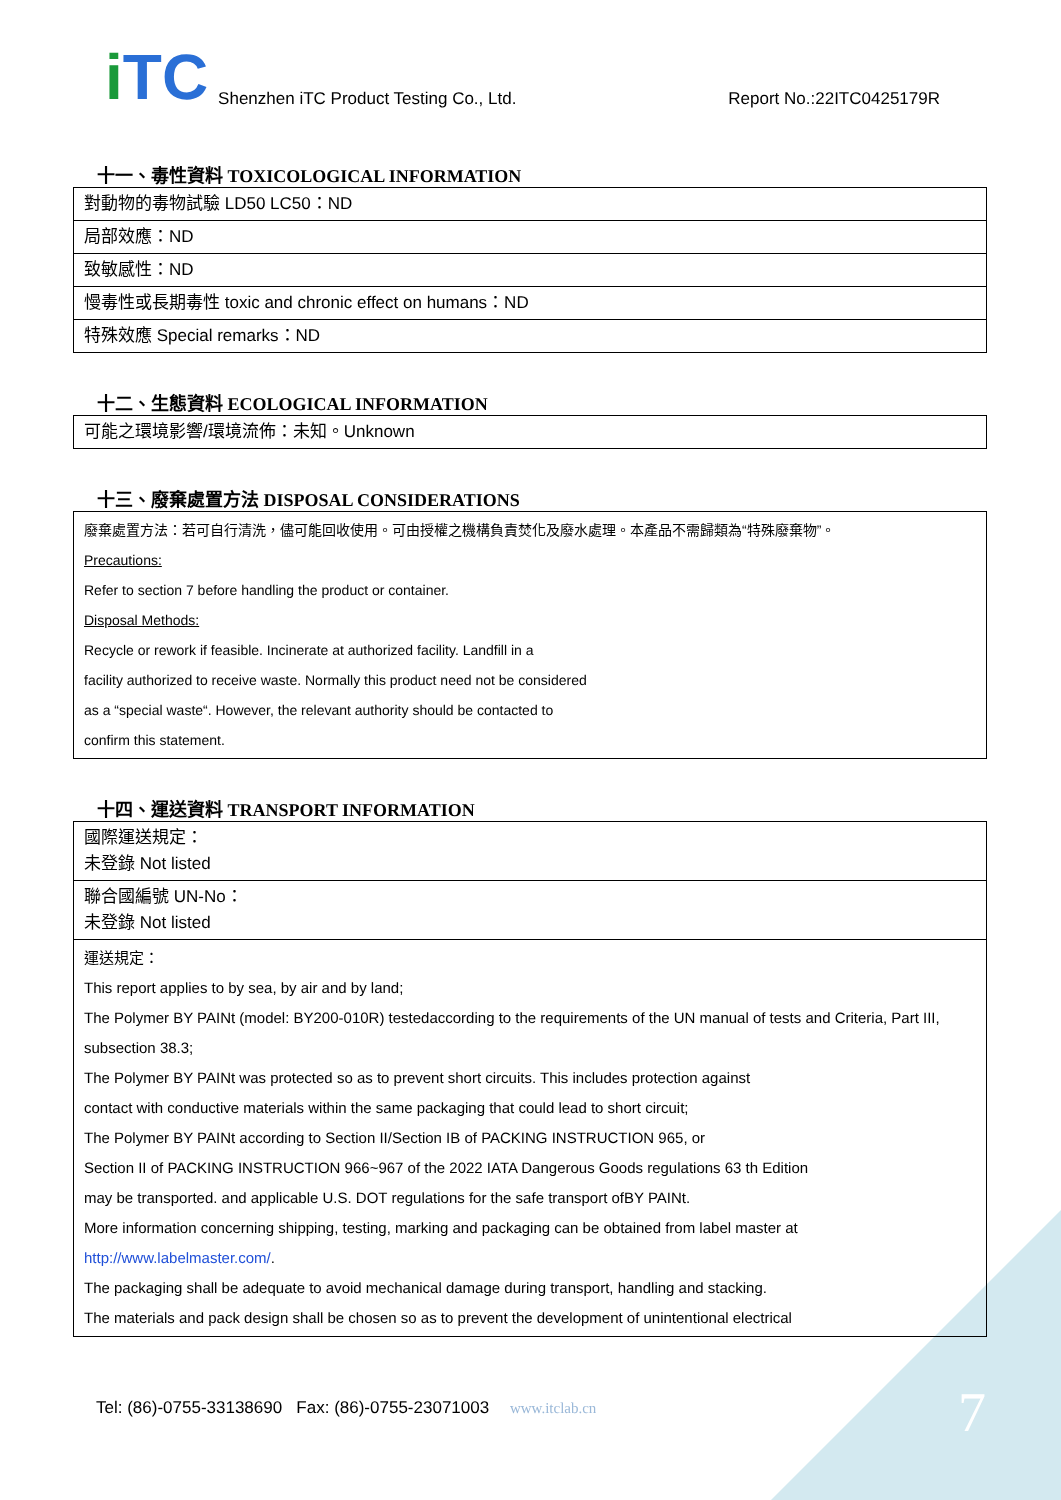i TC
Shenzhen iTC Product Testing Co., Ltd.
Report No.:22ITC0425179R
十一、毒性資料 TOXICOLOGICAL INFORMATION
| 對動物的毒物試驗 LD50 LC50：ND |
| 局部效應：ND |
| 致敏感性：ND |
| 慢毒性或長期毒性 toxic and chronic effect on humans：ND |
| 特殊效應 Special remarks：ND |
十二、生態資料 ECOLOGICAL INFORMATION
| 可能之環境影響/環境流佈：未知。Unknown |
十三、廢棄處置方法 DISPOSAL CONSIDERATIONS
| 廢棄處置方法：若可自行清洗，儘可能回收使用。可由授權之機構負責焚化及廢水處理。本產品不需歸類為“特殊廢棄物”。 Precautions: Refer to section 7 before handling the product or container. Disposal Methods: Recycle or rework if feasible. Incinerate at authorized facility. Landfill in a facility authorized to receive waste. Normally this product need not be considered as a “special waste“. However, the relevant authority should be contacted to confirm this statement. |
十四、運送資料 TRANSPORT INFORMATION
| 國際運送規定： 未登錄 Not listed |
| 聯合國編號 UN-No： 未登錄 Not listed |
| 運送規定： This report applies to by sea, by air and by land; The Polymer BY PAINt (model: BY200-010R) testedaccording to the requirements of the UN manual of tests and Criteria, Part III, subsection 38.3; The Polymer BY PAINt was protected so as to prevent short circuits. This includes protection against contact with conductive materials within the same packaging that could lead to short circuit; The Polymer BY PAINt according to Section II/Section IB of PACKING INSTRUCTION 965, or Section II of PACKING INSTRUCTION 966~967 of the 2022 IATA Dangerous Goods regulations 63 th Edition may be transported. and applicable U.S. DOT regulations for the safe transport ofBY PAINt. More information concerning shipping, testing, marking and packaging can be obtained from label master at http://www.labelmaster.com/ . The packaging shall be adequate to avoid mechanical damage during transport, handling and stacking. The materials and pack design shall be chosen so as to prevent the development of unintentional electrical |
Tel: (86)-0755-33138690 Fax: (86)-0755-23071003 www.itclab.cn
7